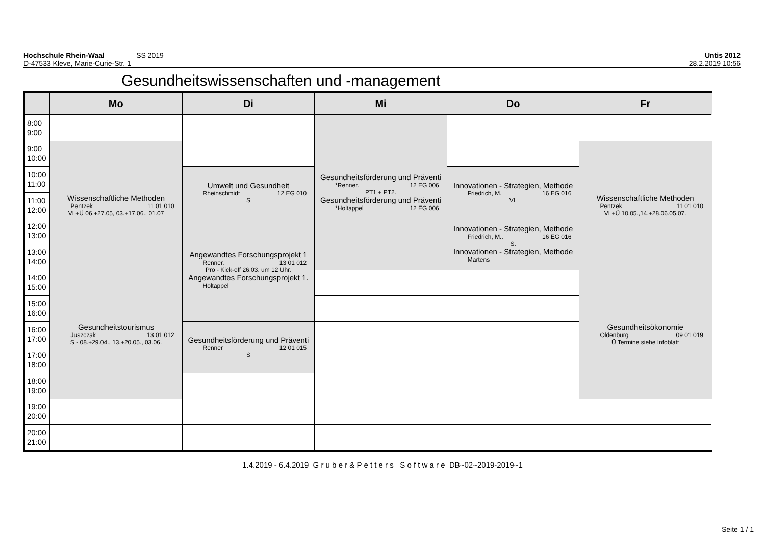Hochschule Rhein-Waal SS 2019
D-47533 Kleve, Marie-Curie-Str. 1
Untis 2012
28.2.2019 10:56
Gesundheitswissenschaften und -management
| | Mo | Di | Mi | Do | Fr |
| --- | --- | --- | --- | --- | --- |
| 8:00 9:00 | | | Gesundheitsförderung und Präventi *Renner. 12 EG 006 PT1 + PT2. Gesundheitsförderung und Präventi *Holtappel 12 EG 006 | | |
| 9:00 10:00 | Wissenschaftliche Methoden Pentzek 11 01 010 VL+Ü 06.+27.05, 03.+17.06., 01.07 | | | | Wissenschaftliche Methoden Pentzek 11 01 010 VL+Ü 10.05.,14.+28.06.05.07. |
| 10:00 11:00 | | Umwelt und Gesundheit Rheinschmidt 12 EG 010 S | | Innovationen - Strategien, Methode Friedrich, M. 16 EG 016 VL | |
| 11:00 12:00 | | | | | |
| 12:00 13:00 | | Angewandtes Forschungsprojekt 1 Renner. 13 01 012 Pro - Kick-off 26.03. um 12 Uhr. Angewandtes Forschungsprojekt 1. Holtappel | | Innovationen - Strategien, Methode Friedrich, M.. 16 EG 016 S. Innovationen - Strategien, Methode Martens | |
| 13:00 14:00 | | | | | |
| 14:00 15:00 | Gesundheitstourismus Juszczak 13 01 012 S - 08.+29.04., 13.+20.05., 03.06. | | | | Gesundheitsökonomie Oldenburg 09 01 019 Ü Termine siehe Infoblatt |
| 15:00 16:00 | | | | | |
| 16:00 17:00 | | Gesundheitsförderung und Präventi Renner 12 01 015 S | | | |
| 17:00 18:00 | | | | | |
| 18:00 19:00 | | | | | |
| 19:00 20:00 | | | | | |
| 20:00 21:00 | | | | | |
1.4.2019 - 6.4.2019 G r u b e r & P e t t e r s S o f t w a r e DB~02~2019-2019~1
Seite 1 / 1